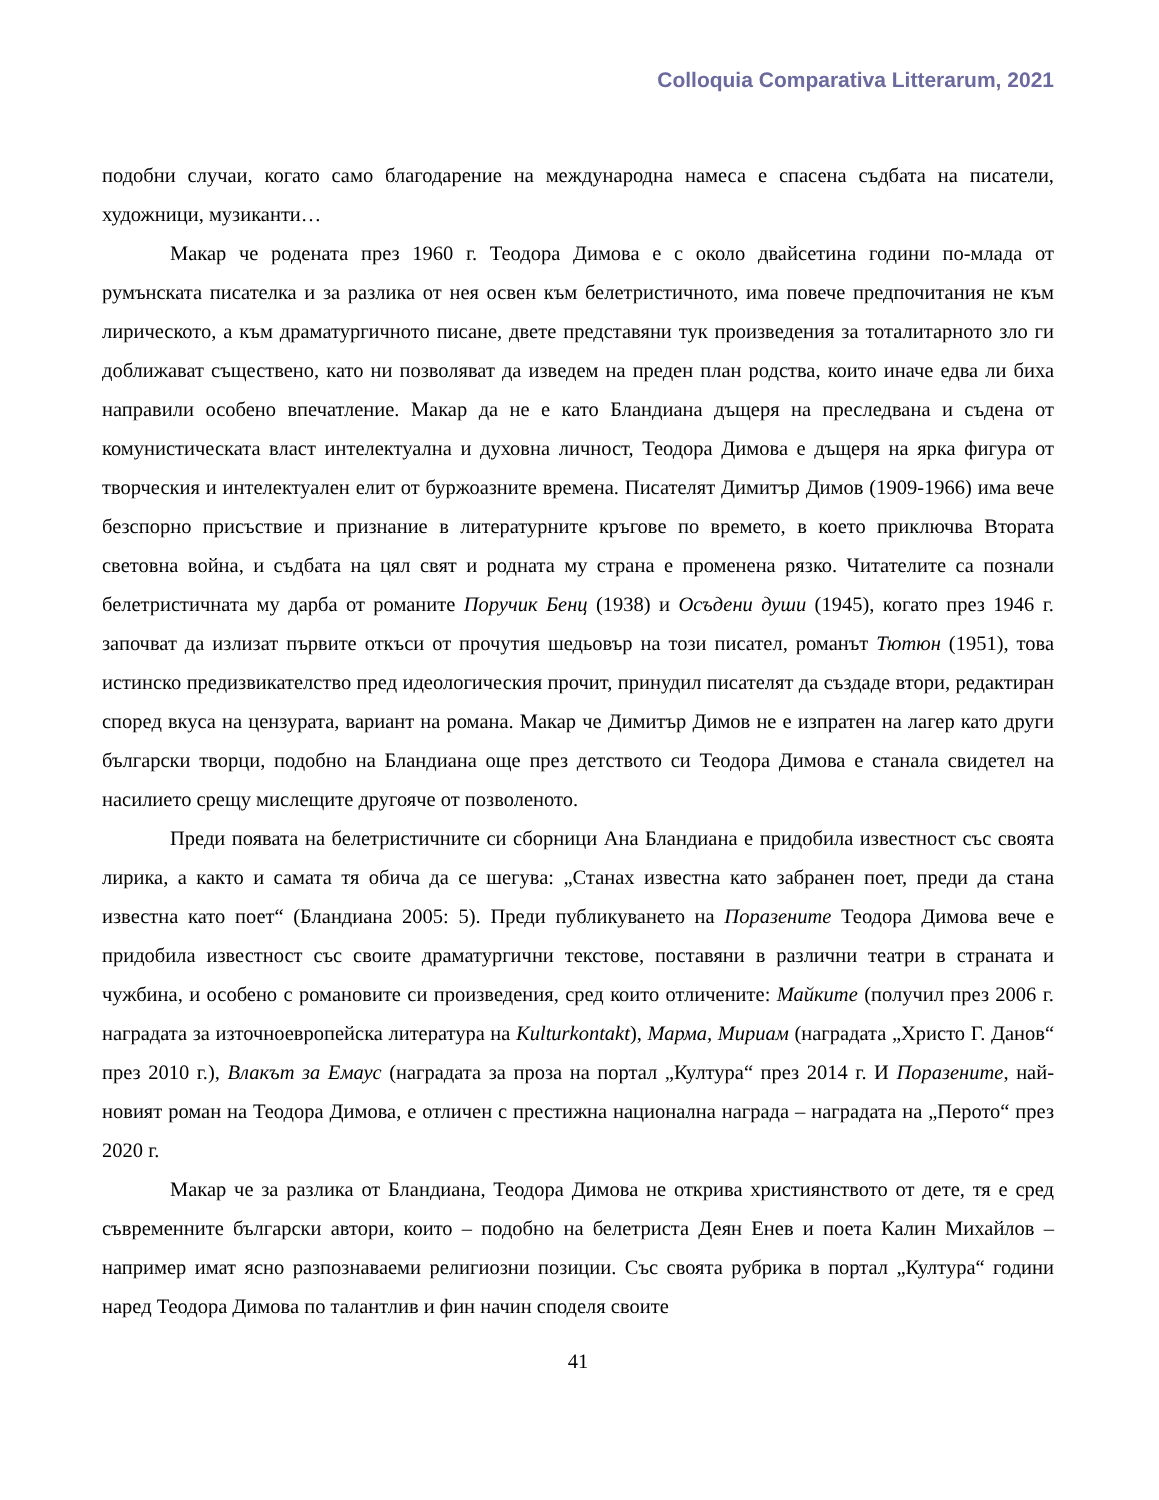Colloquia Comparativa Litterarum, 2021
подобни случаи, когато само благодарение на международна намеса е спасена съдбата на писатели, художници, музиканти…
Макар че родената през 1960 г. Теодора Димова е с около двайсетина години по-млада от румънската писателка и за разлика от нея освен към белетристичното, има повече предпочитания не към лирическото, а към драматургичното писане, двете представяни тук произведения за тоталитарното зло ги доближават съществено, като ни позволяват да изведем на преден план родства, които иначе едва ли биха направили особено впечатление. Макар да не е като Бландиана дъщеря на преследвана и съдена от комунистическата власт интелектуална и духовна личност, Теодора Димова е дъщеря на ярка фигура от творческия и интелектуален елит от буржоазните времена. Писателят Димитър Димов (1909-1966) има вече безспорно присъствие и признание в литературните кръгове по времето, в което приключва Втората световна война, и съдбата на цял свят и родната му страна е променена рязко. Читателите са познали белетристичната му дарба от романите Поручик Бенц (1938) и Осъдени души (1945), когато през 1946 г. започват да излизат първите откъси от прочутия шедьовър на този писател, романът Тютюн (1951), това истинско предизвикателство пред идеологическия прочит, принудил писателят да създаде втори, редактиран според вкуса на цензурата, вариант на романа. Макар че Димитър Димов не е изпратен на лагер като други български творци, подобно на Бландиана още през детството си Теодора Димова е станала свидетел на насилието срещу мислещите другояче от позволеното.
Преди появата на белетристичните си сборници Ана Бландиана е придобила известност със своята лирика, а както и самата тя обича да се шегува: „Станах известна като забранен поет, преди да стана известна като поет“ (Бландиана 2005: 5). Преди публикуването на Поразените Теодора Димова вече е придобила известност със своите драматургични текстове, поставяни в различни театри в страната и чужбина, и особено с романовите си произведения, сред които отличените: Майките (получил през 2006 г. наградата за източноевропейска литература на Kulturkontakt), Марма, Мириам (наградата „Христо Г. Данов“ през 2010 г.), Влакът за Емаус (наградата за проза на портал „Култура“ през 2014 г. И Поразените, най-новият роман на Теодора Димова, е отличен с престижна национална награда – наградата на „Перото“ през 2020 г.
Макар че за разлика от Бландиана, Теодора Димова не открива християнството от дете, тя е сред съвременните български автори, които – подобно на белетриста Деян Енев и поета Калин Михайлов – например имат ясно разпознаваеми религиозни позиции. Със своята рубрика в портал „Култура“ години наред Теодора Димова по талантлив и фин начин споделя своите
41